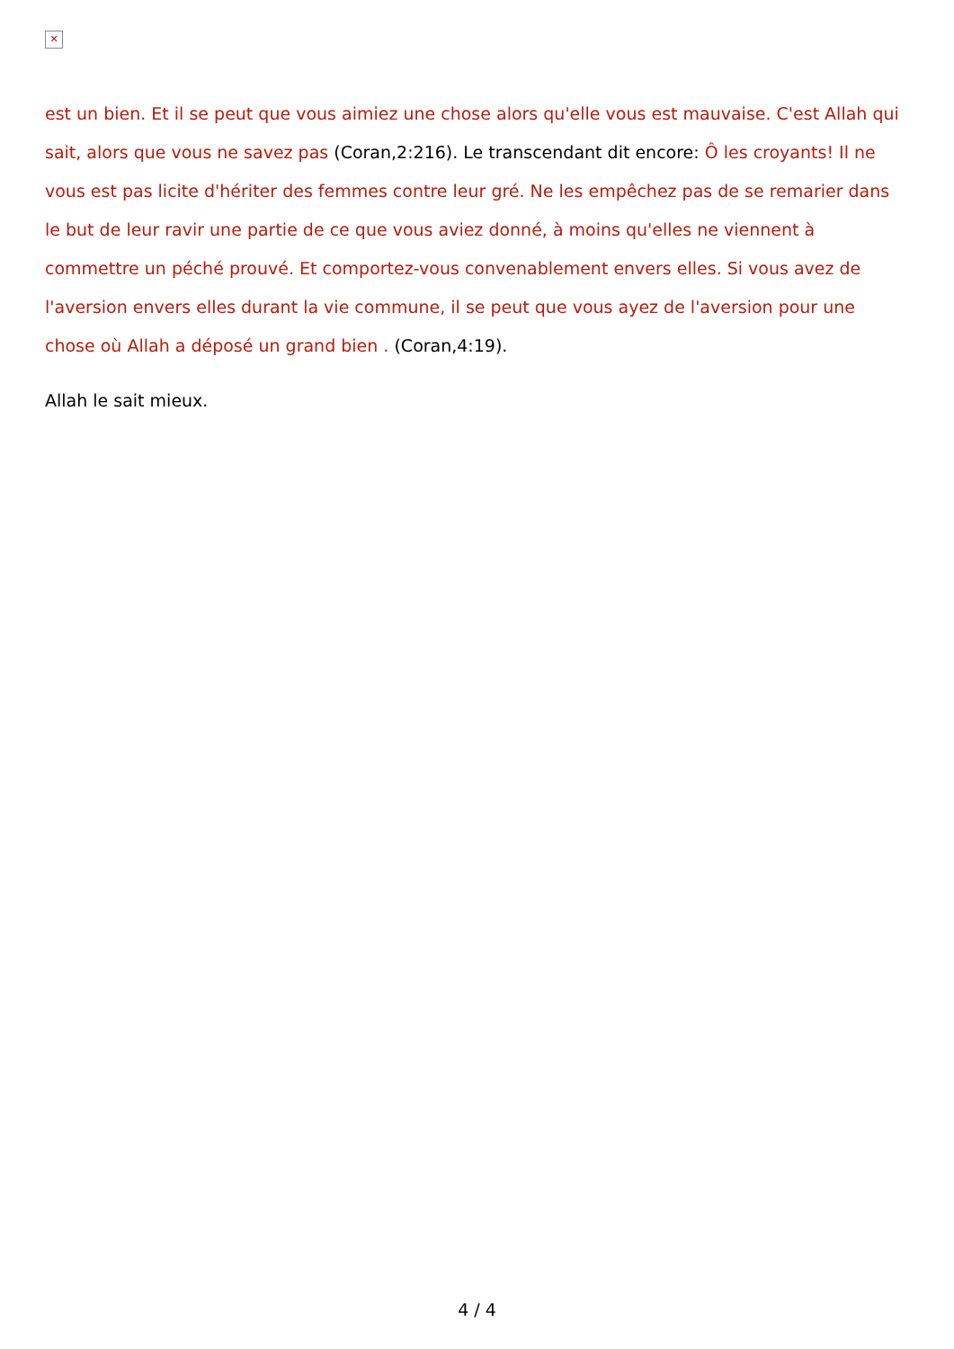✕
est un bien. Et il se peut que vous aimiez une chose alors qu'elle vous est mauvaise. C'est Allah qui sait, alors que vous ne savez pas (Coran,2:216). Le transcendant dit encore: Ô les croyants! Il ne vous est pas licite d'hériter des femmes contre leur gré. Ne les empêchez pas de se remarier dans le but de leur ravir une partie de ce que vous aviez donné, à moins qu'elles ne viennent à commettre un péché prouvé. Et comportez-vous convenablement envers elles. Si vous avez de l'aversion envers elles durant la vie commune, il se peut que vous ayez de l'aversion pour une chose où Allah a déposé un grand bien . (Coran,4:19).
Allah le sait mieux.
4 / 4